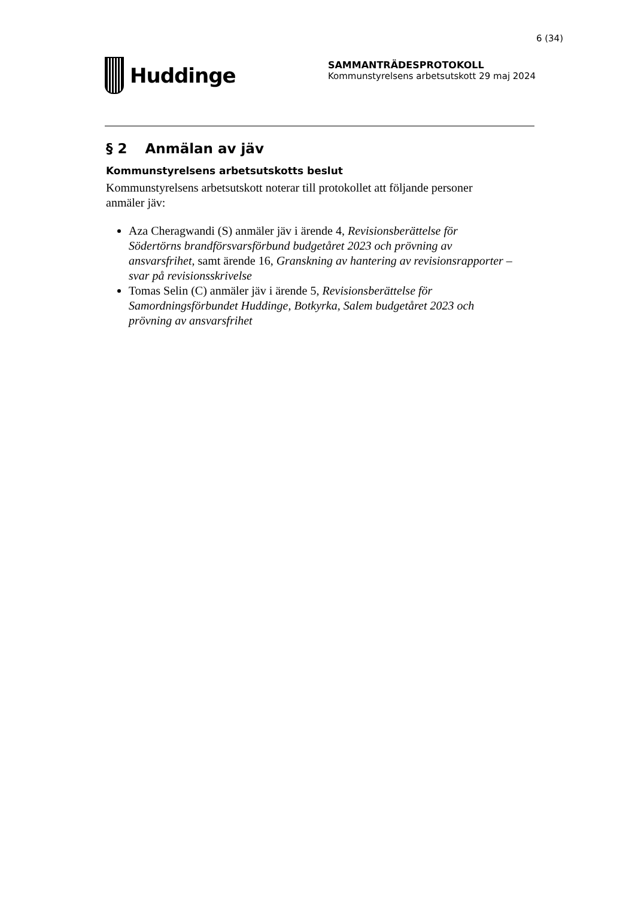6 (34)
Huddinge
SAMMANTRÄDESPROTOKOLL
Kommunstyrelsens arbetsutskott 29 maj 2024
§ 2 Anmälan av jäv
Kommunstyrelsens arbetsutskotts beslut
Kommunstyrelsens arbetsutskott noterar till protokollet att följande personer anmäler jäv:
Aza Cheragwandi (S) anmäler jäv i ärende 4, Revisionsberättelse för Södertörns brandförsvarsförbund budgetåret 2023 och prövning av ansvarsfrihet, samt ärende 16, Granskning av hantering av revisionsrapporter – svar på revisionsskrivelse
Tomas Selin (C) anmäler jäv i ärende 5, Revisionsberättelse för Samordningsförbundet Huddinge, Botkyrka, Salem budgetåret 2023 och prövning av ansvarsfrihet